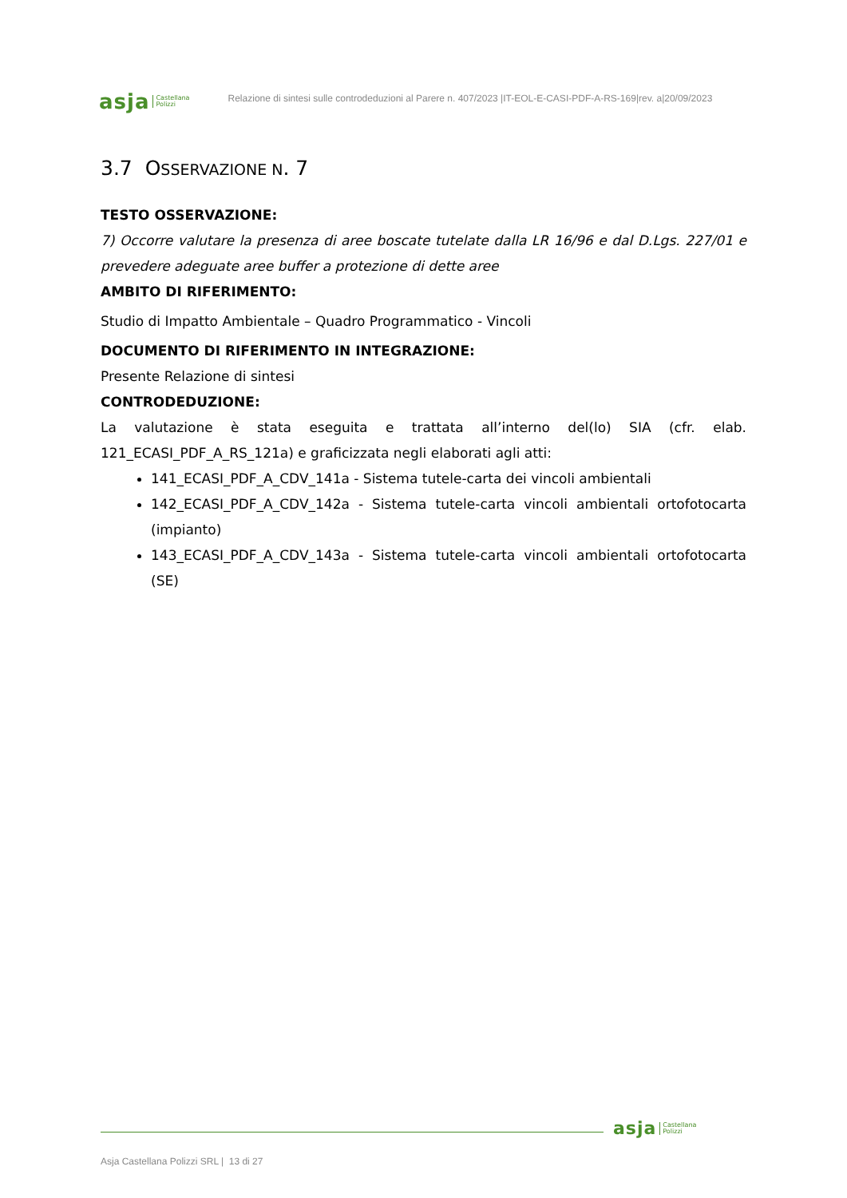asja Castellana
Polizzi
Relazione di sintesi sulle controdeduzioni al Parere n. 407/2023 |IT-EOL-E-CASI-PDF-A-RS-169|rev. a|20/09/2023
3.7 OSSERVAZIONE N. 7
TESTO OSSERVAZIONE:
7) Occorre valutare la presenza di aree boscate tutelate dalla LR 16/96 e dal D.Lgs. 227/01 e prevedere adeguate aree buffer a protezione di dette aree
AMBITO DI RIFERIMENTO:
Studio di Impatto Ambientale – Quadro Programmatico - Vincoli
DOCUMENTO DI RIFERIMENTO IN INTEGRAZIONE:
Presente Relazione di sintesi
CONTRODEDUZIONE:
La valutazione è stata eseguita e trattata all’interno del(lo) SIA (cfr. elab. 121_ECASI_PDF_A_RS_121a) e graficizzata negli elaborati agli atti:
141_ECASI_PDF_A_CDV_141a - Sistema tutele-carta dei vincoli ambientali
142_ECASI_PDF_A_CDV_142a - Sistema tutele-carta vincoli ambientali ortofotocarta (impianto)
143_ECASI_PDF_A_CDV_143a - Sistema tutele-carta vincoli ambientali ortofotocarta (SE)
asja Castellana
Polizzi
Asja Castellana Polizzi SRL | 13 di 27